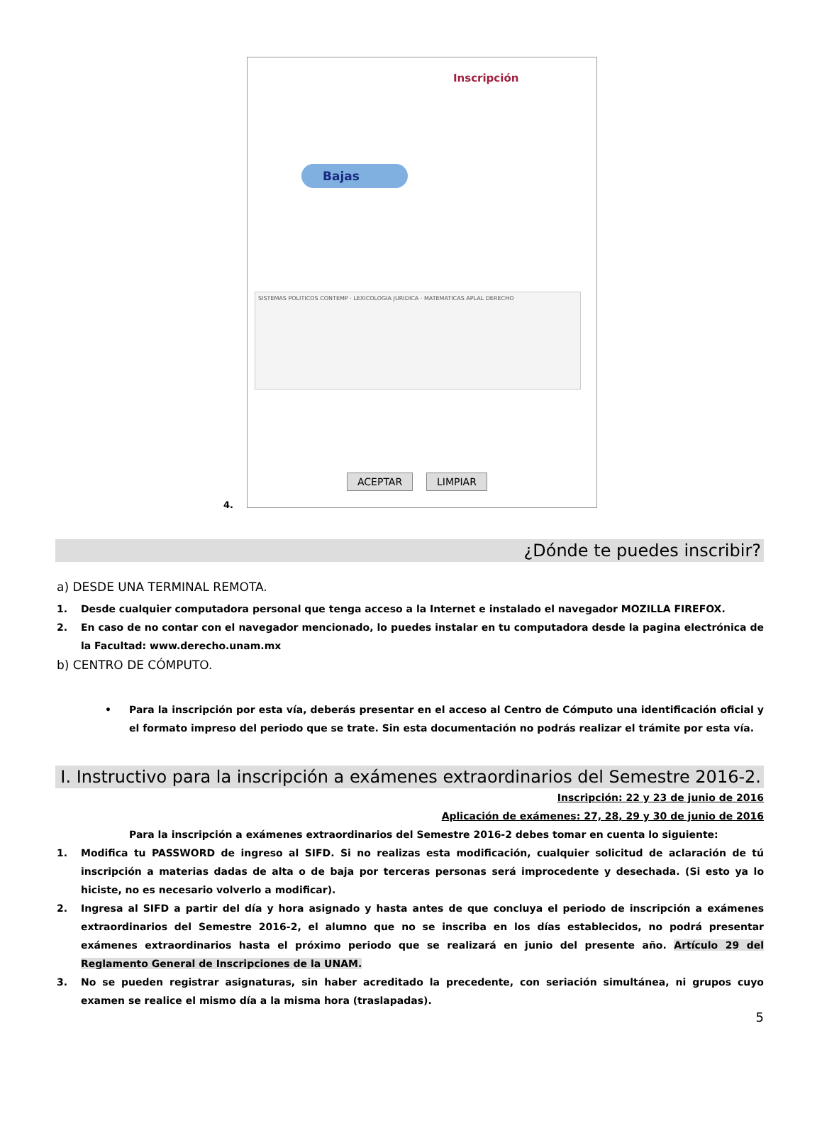4.
Inscripción
Bajas
SISTEMAS POLITICOS CONTEMP · LEXICOLOGIA JURIDICA · MATEMATICAS APLAL DERECHO
ACEPTAR LIMPIAR
¿Dónde te puedes inscribir?
a) DESDE UNA TERMINAL REMOTA.
1.
Desde cualquier computadora personal que tenga acceso a la Internet e instalado el navegador MOZILLA FIREFOX.
2.
En caso de no contar con el navegador mencionado, lo puedes instalar en tu computadora desde la pagina electrónica de la Facultad: www.derecho.unam.mx
b) CENTRO DE CÓMPUTO.
•
Para la inscripción por esta vía, deberás presentar en el acceso al Centro de Cómputo una identificación oficial y el formato impreso del periodo que se trate. Sin esta documentación no podrás realizar el trámite por esta vía.
I. Instructivo para la inscripción a exámenes extraordinarios del Semestre 2016-2.
Inscripción: 22 y 23 de junio de 2016
Aplicación de exámenes: 27, 28, 29 y 30 de junio de 2016
Para la inscripción a exámenes extraordinarios del Semestre 2016-2 debes tomar en cuenta lo siguiente:
1.
Modifica tu PASSWORD de ingreso al SIFD. Si no realizas esta modificación, cualquier solicitud de aclaración de tú inscripción a materias dadas de alta o de baja por terceras personas será improcedente y desechada. (Si esto ya lo hiciste, no es necesario volverlo a modificar).
2.
Ingresa al SIFD a partir del día y hora asignado y hasta antes de que concluya el periodo de inscripción a exámenes extraordinarios del Semestre 2016-2, el alumno que no se inscriba en los días establecidos, no podrá presentar exámenes extraordinarios hasta el próximo periodo que se realizará en junio del presente año. Artículo 29 del Reglamento General de Inscripciones de la UNAM.
3.
No se pueden registrar asignaturas, sin haber acreditado la precedente, con seriación simultánea, ni grupos cuyo examen se realice el mismo día a la misma hora (traslapadas).
5